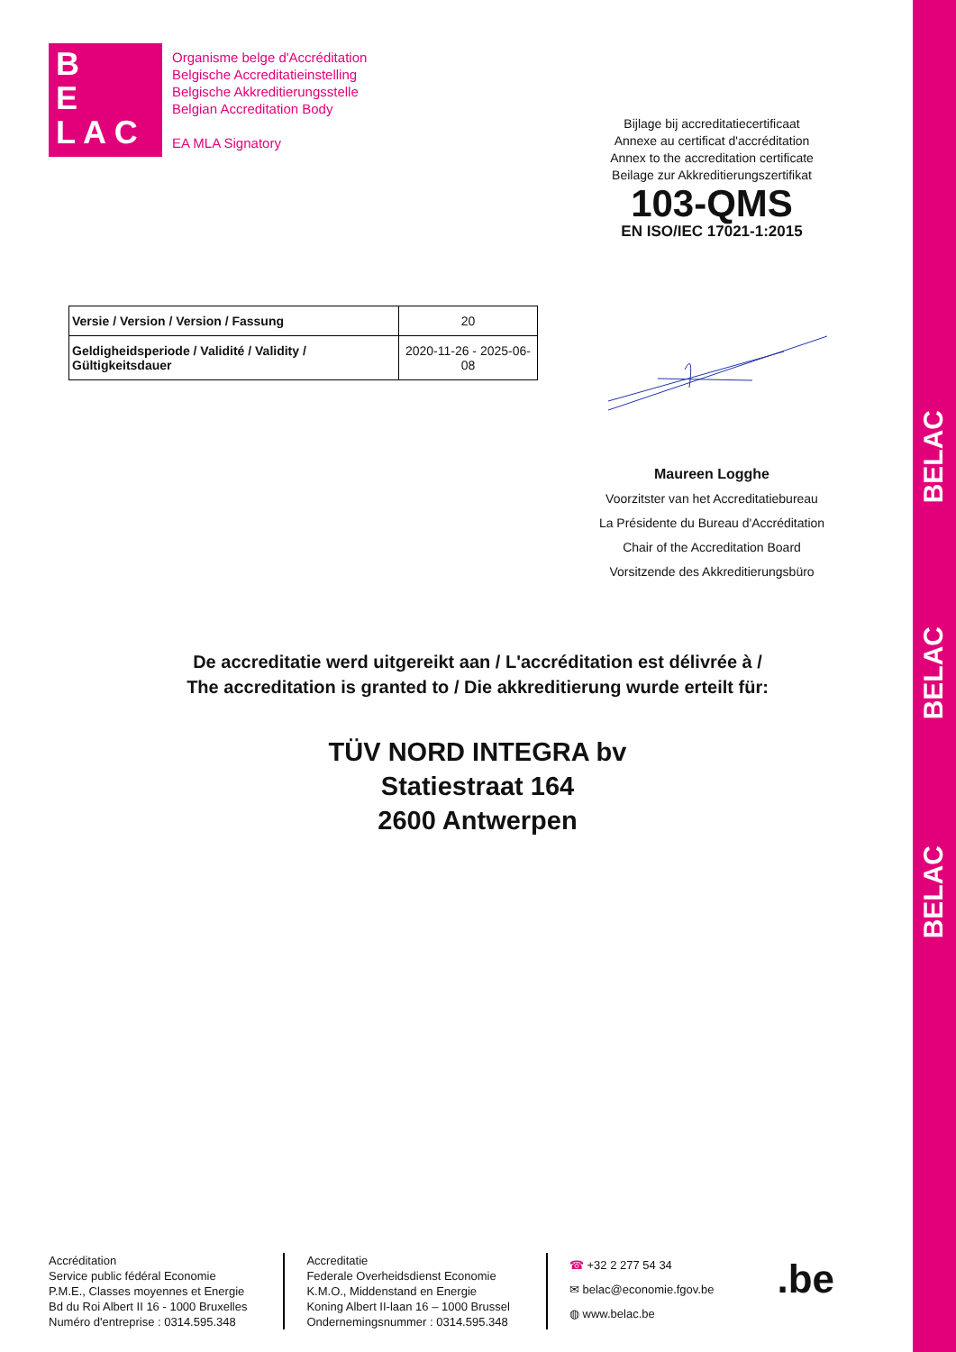BELAC
BELAC
BELAC
B
E
L A C
Organisme belge d'Accréditation
Belgische Accreditatieinstelling
Belgische Akkreditierungsstelle
Belgian Accreditation Body
EA MLA Signatory
Bijlage bij accreditatiecertificaat
Annexe au certificat d'accréditation
Annex to the accreditation certificate
Beilage zur Akkreditierungszertifikat
103-QMS
EN ISO/IEC 17021-1:2015
| Versie / Version / Version / Fassung | 20 |
| Geldigheidsperiode / Validité / Validity / Gültigkeitsdauer | 2020-11-26 - 2025-06-08 |
Maureen Logghe
Voorzitster van het Accreditatiebureau
La Présidente du Bureau d'Accréditation
Chair of the Accreditation Board
Vorsitzende des Akkreditierungsbüro
De accreditatie werd uitgereikt aan / L'accréditation est délivrée à /
The accreditation is granted to / Die akkreditierung wurde erteilt für:
TÜV NORD INTEGRA bv
Statiestraat 164
2600 Antwerpen
Accréditation
Service public fédéral Economie
P.M.E., Classes moyennes et Energie
Bd du Roi Albert II 16 - 1000 Bruxelles
Numéro d'entreprise : 0314.595.348
Accreditatie
Federale Overheidsdienst Economie
K.M.O., Middenstand en Energie
Koning Albert II-laan 16 – 1000 Brussel
Ondernemingsnummer : 0314.595.348
☎ +32 2 277 54 34
✉ belac@economie.fgov.be
◍ www.belac.be
.be